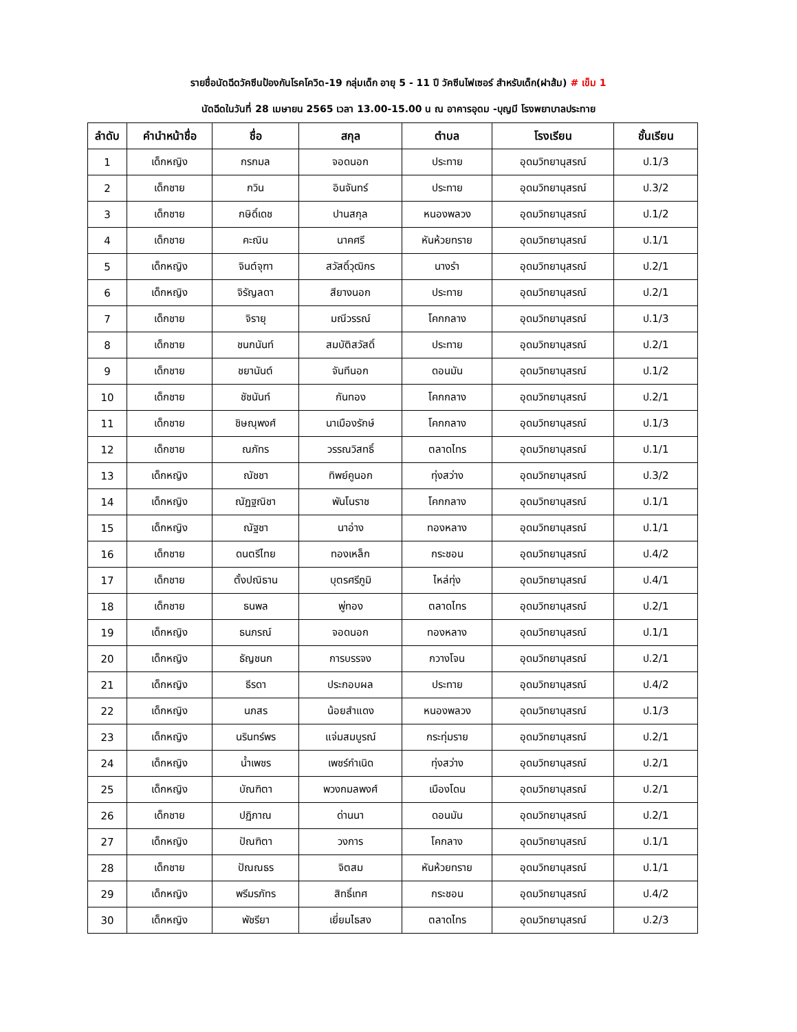รายชื่อนัดฉีดวัคซีนป้องกันโรคโควิด-19 กลุ่มเด็ก อายุ 5 - 11 ปี วัคซีนไฟเซอร์ สำหรับเด็ก(ฝาส้ม) # เข็ม 1
นัดฉีดในวันที่ 28 เมษายน 2565 เวลา 13.00-15.00 น ณ อาคารอุดม -บุญมี โรงพยาบาลประทาย
| ลำดับ | คำนำหน้าชื่อ | ชื่อ | สกุล | ตำบล | โรงเรียน | ชั้นเรียน |
| --- | --- | --- | --- | --- | --- | --- |
| 1 | เด็กหญิง | กรกมล | จอดนอก | ประทาย | อุดมวิทยานุสรณ์ | ป.1/3 |
| 2 | เด็กชาย | กวิน | อินจันทร์ | ประทาย | อุดมวิทยานุสรณ์ | ป.3/2 |
| 3 | เด็กชาย | กษิดิ์เดช | ปานสกุล | หนองพลวง | อุดมวิทยานุสรณ์ | ป.1/2 |
| 4 | เด็กชาย | คะณิน | นาคศรี | หันห้วยทราย | อุดมวิทยานุสรณ์ | ป.1/1 |
| 5 | เด็กหญิง | จินต์จุฑา | สวัสดิ์วุฒิกร | นางรำ | อุดมวิทยานุสรณ์ | ป.2/1 |
| 6 | เด็กหญิง | จิรัญลดา | สียางนอก | ประทาย | อุดมวิทยานุสรณ์ | ป.2/1 |
| 7 | เด็กชาย | จิรายุ | มณีวรรณ์ | โคกกลาง | อุดมวิทยานุสรณ์ | ป.1/3 |
| 8 | เด็กชาย | ชนกนันท์ | สมบัติสวัสดิ์ | ประทาย | อุดมวิทยานุสรณ์ | ป.2/1 |
| 9 | เด็กชาย | ชยานันต์ | จันทีนอก | ดอนมัน | อุดมวิทยานุสรณ์ | ป.1/2 |
| 10 | เด็กชาย | ชัชนันท์ | กันทอง | โคกกลาง | อุดมวิทยานุสรณ์ | ป.2/1 |
| 11 | เด็กชาย | ชิษณุพงศ์ | นาเมืองรักษ์ | โคกกลาง | อุดมวิทยานุสรณ์ | ป.1/3 |
| 12 | เด็กชาย | ณภัทร | วรรณวิสทธิ์ | ตลาดไทร | อุดมวิทยานุสรณ์ | ป.1/1 |
| 13 | เด็กหญิง | ณัชชา | ทิพย์คูนอก | ทุ่งสว่าง | อุดมวิทยานุสรณ์ | ป.3/2 |
| 14 | เด็กหญิง | ณัฏฐณิชา | พันโนราช | โคกกลาง | อุดมวิทยานุสรณ์ | ป.1/1 |
| 15 | เด็กหญิง | ณัฐชา | นาอ่าง | ทองหลาง | อุดมวิทยานุสรณ์ | ป.1/1 |
| 16 | เด็กชาย | ดนตรีไทย | ทองเหล็ก | กระชอน | อุดมวิทยานุสรณ์ | ป.4/2 |
| 17 | เด็กชาย | ตั้งปณิธาน | บุตรศรีภูมิ | ไหล่ทุ่ง | อุดมวิทยานุสรณ์ | ป.4/1 |
| 18 | เด็กชาย | ธนพล | พู่ทอง | ตลาดไทร | อุดมวิทยานุสรณ์ | ป.2/1 |
| 19 | เด็กหญิง | ธนภรณ์ | จอดนอก | ทองหลาง | อุดมวิทยานุสรณ์ | ป.1/1 |
| 20 | เด็กหญิง | ธัญชนก | การบรรจง | กวางโจน | อุดมวิทยานุสรณ์ | ป.2/1 |
| 21 | เด็กหญิง | ธีรดา | ประกอบผล | ประทาย | อุดมวิทยานุสรณ์ | ป.4/2 |
| 22 | เด็กหญิง | นภสร | น้อยสำแดง | หนองพลวง | อุดมวิทยานุสรณ์ | ป.1/3 |
| 23 | เด็กหญิง | นรินทร์พร | แจ่มสมบูรณ์ | กระทุ่มราย | อุดมวิทยานุสรณ์ | ป.2/1 |
| 24 | เด็กหญิง | น้ำเพชร | เพชร์กำเนิด | ทุ่งสว่าง | อุดมวิทยานุสรณ์ | ป.2/1 |
| 25 | เด็กหญิง | บัณฑิตา | พวงกมลพงศ์ | เมืองโดน | อุดมวิทยานุสรณ์ | ป.2/1 |
| 26 | เด็กชาย | ปฏิภาณ | ด่านนา | ดอนมัน | อุดมวิทยานุสรณ์ | ป.2/1 |
| 27 | เด็กหญิง | ปัณฑิตา | วงการ | โคกลาง | อุดมวิทยานุสรณ์ | ป.1/1 |
| 28 | เด็กชาย | ปัณณธร | จิตสม | หันห้วยทราย | อุดมวิทยานุสรณ์ | ป.1/1 |
| 29 | เด็กหญิง | พรีมรภัทร | สิทธิ์เทศ | กระชอน | อุดมวิทยานุสรณ์ | ป.4/2 |
| 30 | เด็กหญิง | พัชรียา | เยี่ยมไธสง | ตลาดไทร | อุดมวิทยานุสรณ์ | ป.2/3 |